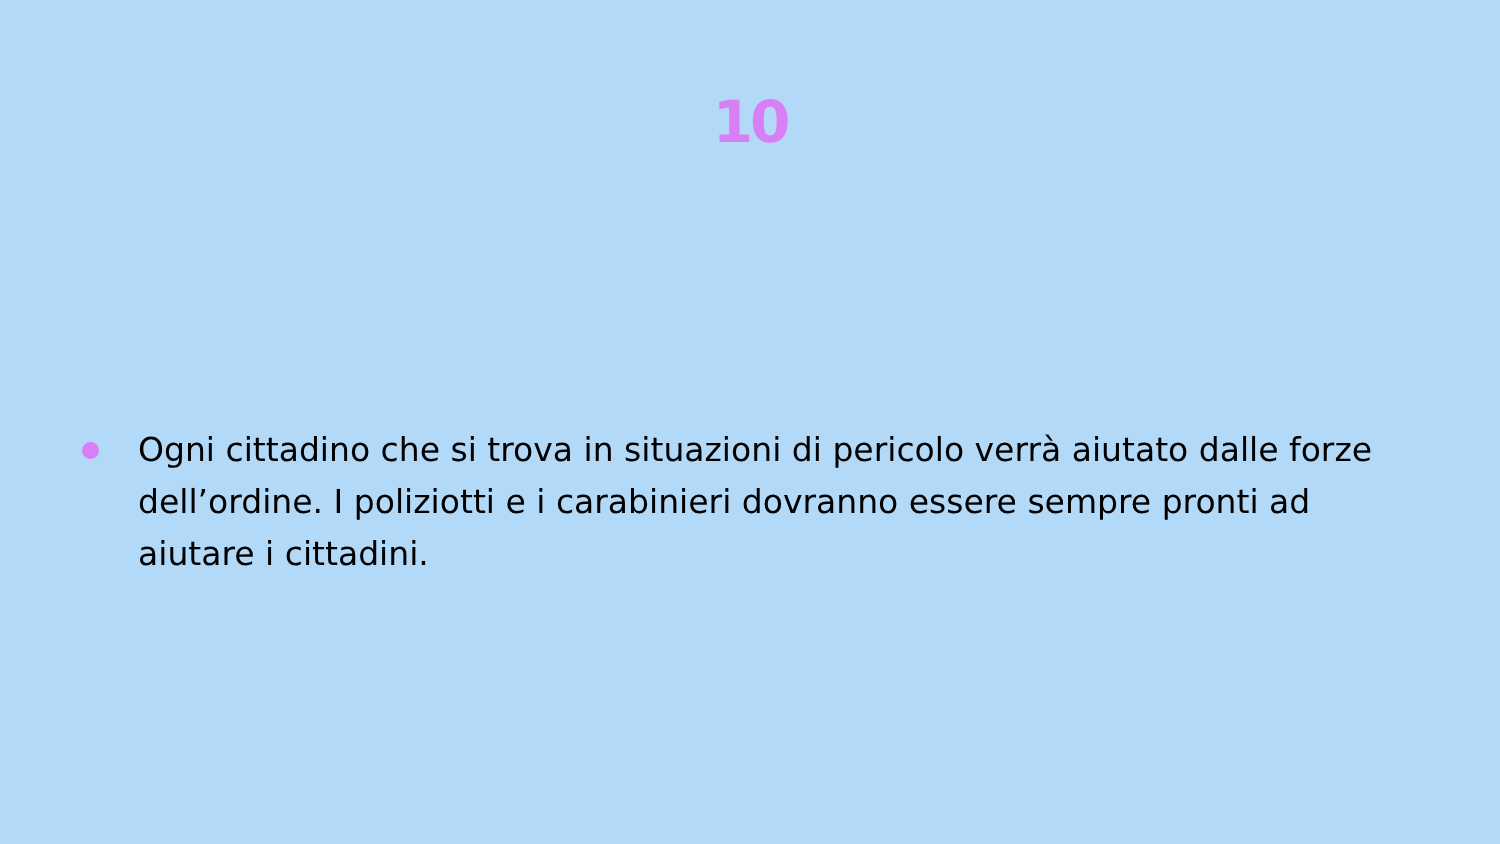10
Ogni cittadino che si trova in situazioni di pericolo verrà aiutato dalle forze dell’ordine. I poliziotti e i carabinieri dovranno essere sempre pronti ad aiutare i cittadini.